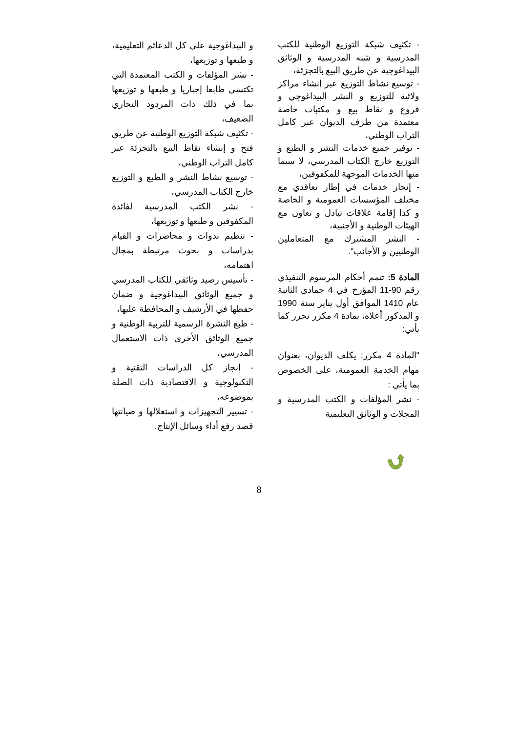- تكثيف شبكة التوزيع الوطنية للكتب المدرسية و شبه المدرسية و الوثائق البيداغوجية عن طريق البيع بالتجزئة،
- توسيع نشاط التوزيع عبر إنشاء مراكز ولائية للتوزيع و النشر البيداغوجي و فروع و نقاط بيع و مكتبات خاصة معتمدة من طرف الديوان عبر كامل التراب الوطني،
- توفير جميع خدمات النشر و الطبع و التوزيع خارج الكتاب المدرسي، لا سيما منها الخدمات الموجهة للمكفوفين،
- إنجاز خدمات في إطار تعاقدي مع مختلف المؤسسات العمومية و الخاصة و كذا إقامة علاقات تبادل و تعاون مع الهيئات الوطنية و الأجنبية،
- النشر المشترك مع المتعاملين الوطنيين و الأجانب".
المادة 5: تتمم أحكام المرسوم التنفيذي رقم 90-11 المؤرخ في 4 جمادى الثانية عام 1410 الموافق أول يناير سنة 1990 و المذكور أعلاه، بمادة 4 مكرر تحرر كما يأتي:
"المادة 4 مكرر: يكلف الديوان، بعنوان مهام الخدمة العمومية، على الخصوص بما يأتي :
- نشر المؤلفات و الكتب المدرسية و المجلات و الوثائق التعليمية
و البيداغوجية على كل الدعائم التعليمية، و طبعها و توزيعها،
- نشر المؤلفات و الكتب المعتمدة التي تكتسي طابعا إجباريا و طبعها و توزيعها بما في ذلك ذات المردود التجاري الضعيف،
- تكثيف شبكة التوزيع الوطنية عن طريق فتح و إنشاء نقاط البيع بالتجزئة عبر كامل التراب الوطني،
- توسيع نشاط النشر و الطبع و التوزيع خارج الكتاب المدرسي،
- نشر الكتب المدرسية لفائدة المكفوفين و طبعها و توزيعها،
- تنظيم ندوات و محاضرات و القيام بدراسات و بحوث مرتبطة بمجال اهتمامه،
- تأسيس رصيد وثائقي للكتاب المدرسي و جميع الوثائق البيداغوجية و ضمان حفظها في الأرشيف و المحافظة عليها،
- طبع النشرة الرسمية للتربية الوطنية و جميع الوثائق الأخرى ذات الاستعمال المدرسي،
- إنجاز كل الدراسات التقنية و التكنولوجية و الاقتصادية ذات الصلة بموضوعه،
- تسيير التجهيزات و استغلالها و صيانتها قصد رفع أداء وسائل الإنتاج.
8